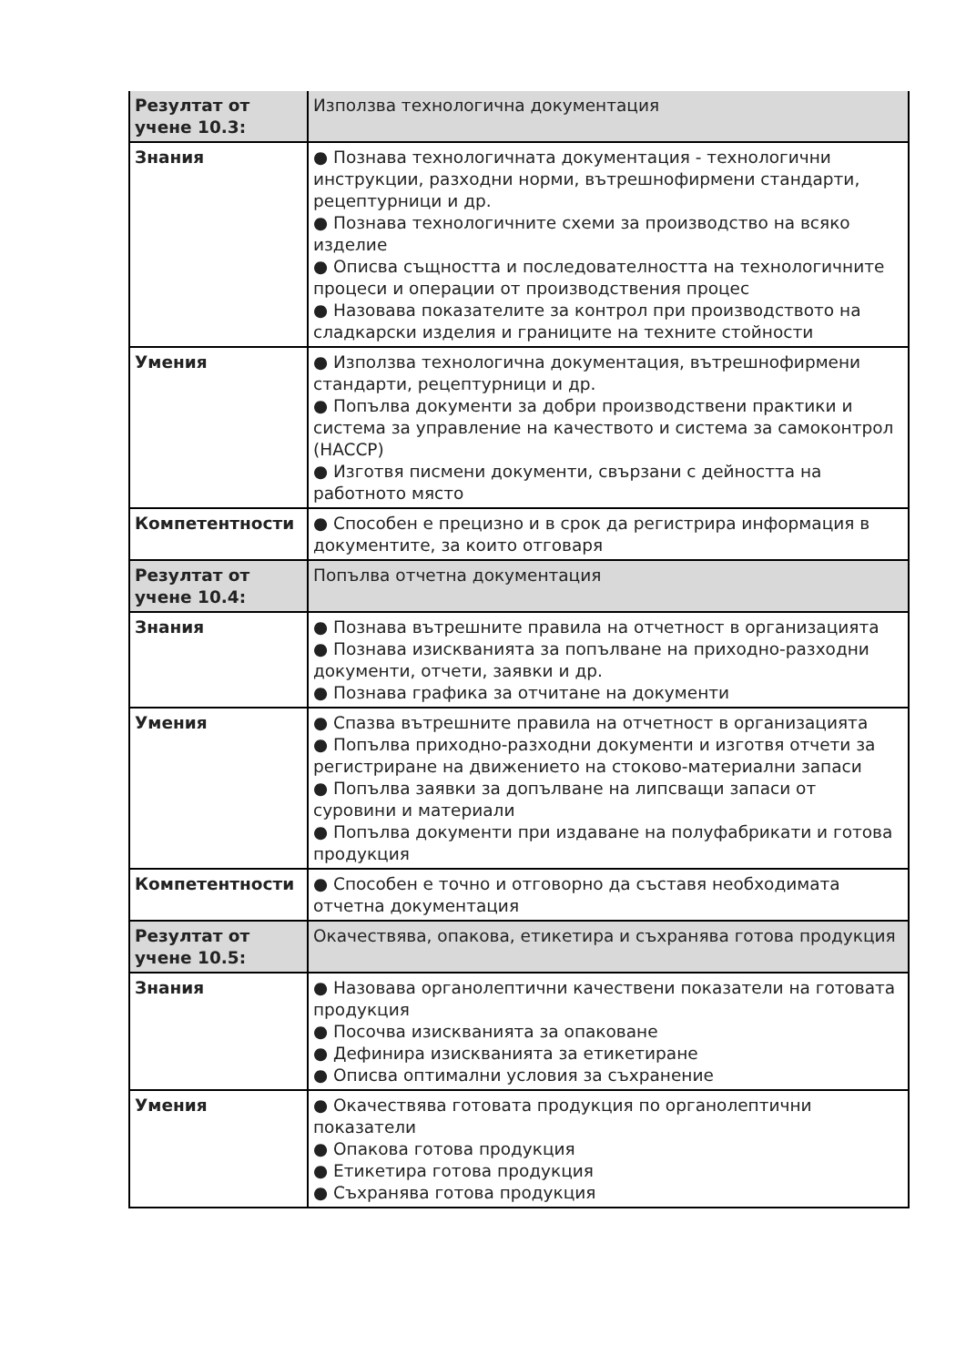| Резултат от учене 10.3: | Използва технологична документация |
| Знания | ● Познава технологичната документация - технологични инструкции, разходни норми, вътрешнофирмени стандарти, рецептурници и др. ● Познава технологичните схеми за производство на всяко изделие ● Описва същността и последователността на технологичните процеси и операции от производствения процес ● Назовава показателите за контрол при производството на сладкарски изделия и границите на техните стойности |
| Умения | ● Използва технологична документация, вътрешнофирмени стандарти, рецептурници и др. ● Попълва документи за добри производствени практики и система за управление на качеството и система за самоконтрол (HACCP) ● Изготвя писмени документи, свързани с дейността на работното място |
| Компетентности | ● Способен е прецизно и в срок да регистрира информация в документите, за които отговаря |
| Резултат от учене 10.4: | Попълва отчетна документация |
| Знания | ● Познава вътрешните правила на отчетност в организацията ● Познава изискванията за попълване на приходно-разходни документи, отчети, заявки и др. ● Познава графика за отчитане на документи |
| Умения | ● Спазва вътрешните правила на отчетност в организацията ● Попълва приходно-разходни документи и изготвя отчети за регистриране на движението на стоково-материални запаси ● Попълва заявки за допълване на липсващи запаси от суровини и материали ● Попълва документи при издаване на полуфабрикати и готова продукция |
| Компетентности | ● Способен е точно и отговорно да съставя необходимата отчетна документация |
| Резултат от учене 10.5: | Окачествява, опакова, етикетира и съхранява готова продукция |
| Знания | ● Назовава органолептични качествени показатели на готовата продукция ● Посочва изискванията за опаковане ● Дефинира изискванията за етикетиране ● Описва оптимални условия за съхранение |
| Умения | ● Окачествява готовата продукция по органолептични показатели ● Опакова готова продукция ● Етикетира готова продукция ● Съхранява готова продукция |